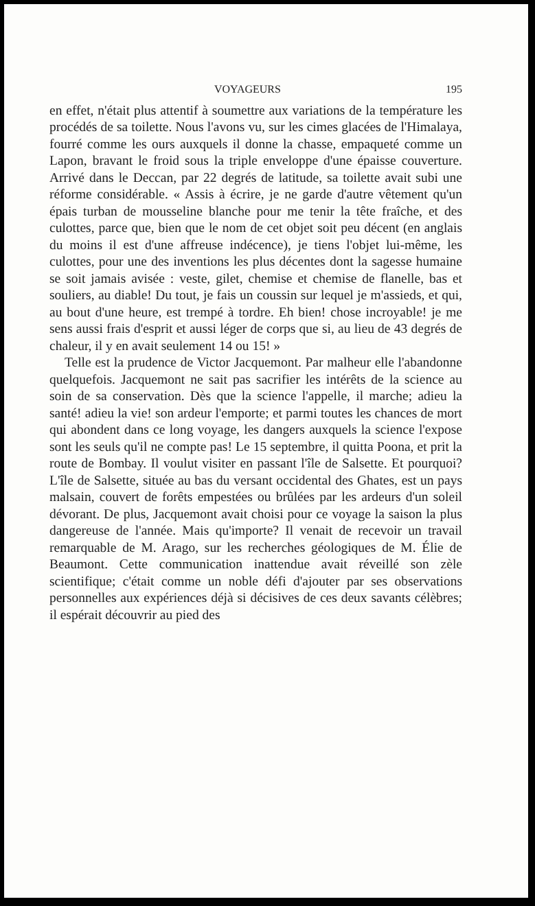VOYAGEURS 195
en effet, n'était plus attentif à soumettre aux variations de la température les procédés de sa toilette. Nous l'avons vu, sur les cimes glacées de l'Himalaya, fourré comme les ours auxquels il donne la chasse, empaqueté comme un Lapon, bravant le froid sous la triple enveloppe d'une épaisse couverture. Arrivé dans le Deccan, par 22 degrés de latitude, sa toilette avait subi une réforme considérable. « Assis à écrire, je ne garde d'autre vêtement qu'un épais turban de mousseline blanche pour me tenir la tête fraîche, et des culottes, parce que, bien que le nom de cet objet soit peu décent (en anglais du moins il est d'une affreuse indécence), je tiens l'objet lui-même, les culottes, pour une des inventions les plus décentes dont la sagesse humaine se soit jamais avisée : veste, gilet, chemise et chemise de flanelle, bas et souliers, au diable! Du tout, je fais un coussin sur lequel je m'assieds, et qui, au bout d'une heure, est trempé à tordre. Eh bien! chose incroyable! je me sens aussi frais d'esprit et aussi léger de corps que si, au lieu de 43 degrés de chaleur, il y en avait seulement 14 ou 15! »
Telle est la prudence de Victor Jacquemont. Par malheur elle l'abandonne quelquefois. Jacquemont ne sait pas sacrifier les intérêts de la science au soin de sa conservation. Dès que la science l'appelle, il marche; adieu la santé! adieu la vie! son ardeur l'emporte; et parmi toutes les chances de mort qui abondent dans ce long voyage, les dangers auxquels la science l'expose sont les seuls qu'il ne compte pas! Le 15 septembre, il quitta Poona, et prit la route de Bombay. Il voulut visiter en passant l'île de Salsette. Et pourquoi? L'île de Salsette, située au bas du versant occidental des Ghates, est un pays malsain, couvert de forêts empestées ou brûlées par les ardeurs d'un soleil dévorant. De plus, Jacquemont avait choisi pour ce voyage la saison la plus dangereuse de l'année. Mais qu'importe? Il venait de recevoir un travail remarquable de M. Arago, sur les recherches géologiques de M. Élie de Beaumont. Cette communication inattendue avait réveillé son zèle scientifique; c'était comme un noble défi d'ajouter par ses observations personnelles aux expériences déjà si décisives de ces deux savants célèbres; il espérait découvrir au pied des